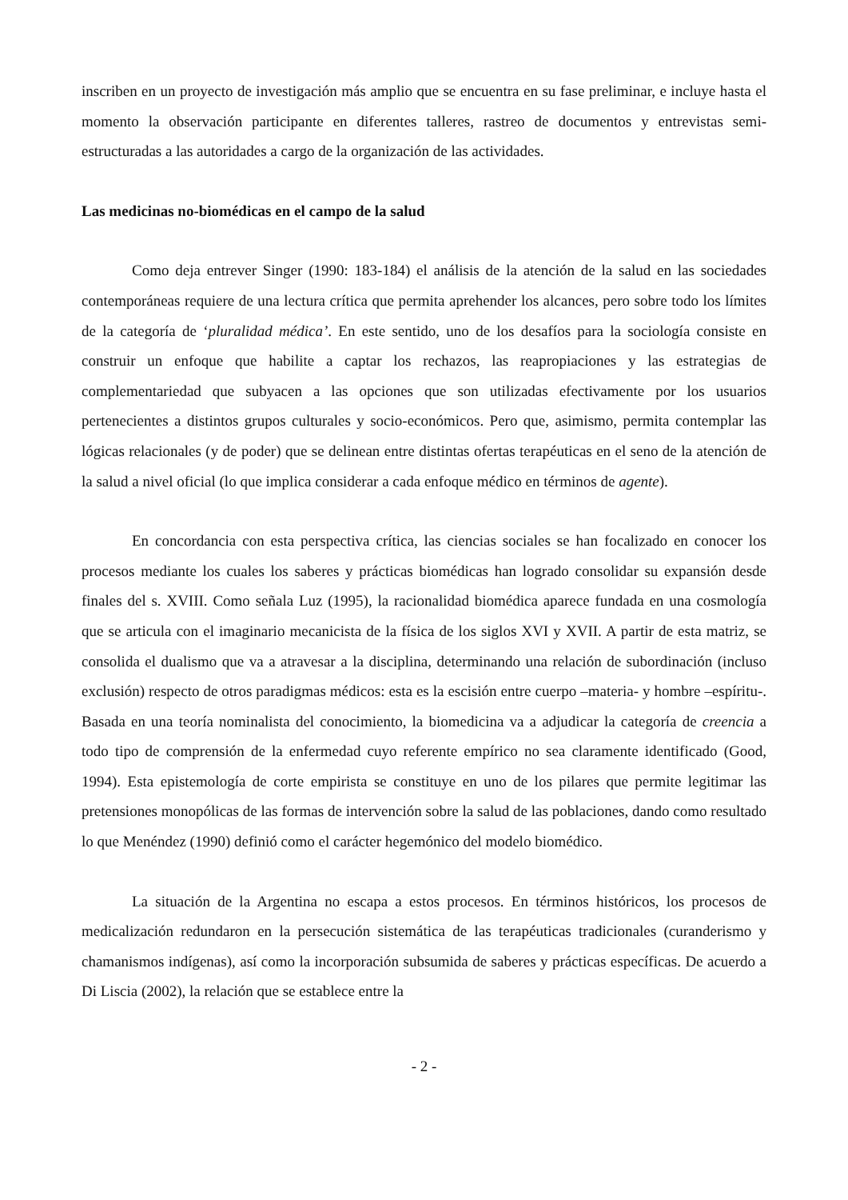inscriben en un proyecto de investigación más amplio que se encuentra en su fase preliminar, e incluye hasta el momento la observación participante en diferentes talleres, rastreo de documentos y entrevistas semi-estructuradas a las autoridades a cargo de la organización de las actividades.
Las medicinas no-biomédicas en el campo de la salud
Como deja entrever Singer (1990: 183-184) el análisis de la atención de la salud en las sociedades contemporáneas requiere de una lectura crítica que permita aprehender los alcances, pero sobre todo los límites de la categoría de ‘pluralidad médica’. En este sentido, uno de los desafíos para la sociología consiste en construir un enfoque que habilite a captar los rechazos, las reapropiaciones y las estrategias de complementariedad que subyacen a las opciones que son utilizadas efectivamente por los usuarios pertenecientes a distintos grupos culturales y socio-económicos. Pero que, asimismo, permita contemplar las lógicas relacionales (y de poder) que se delinean entre distintas ofertas terapéuticas en el seno de la atención de la salud a nivel oficial (lo que implica considerar a cada enfoque médico en términos de agente).
En concordancia con esta perspectiva crítica, las ciencias sociales se han focalizado en conocer los procesos mediante los cuales los saberes y prácticas biomédicas han logrado consolidar su expansión desde finales del s. XVIII. Como señala Luz (1995), la racionalidad biomédica aparece fundada en una cosmología que se articula con el imaginario mecanicista de la física de los siglos XVI y XVII. A partir de esta matriz, se consolida el dualismo que va a atravesar a la disciplina, determinando una relación de subordinación (incluso exclusión) respecto de otros paradigmas médicos: esta es la escisión entre cuerpo –materia- y hombre –espíritu-. Basada en una teoría nominalista del conocimiento, la biomedicina va a adjudicar la categoría de creencia a todo tipo de comprensión de la enfermedad cuyo referente empírico no sea claramente identificado (Good, 1994). Esta epistemología de corte empirista se constituye en uno de los pilares que permite legitimar las pretensiones monopólicas de las formas de intervención sobre la salud de las poblaciones, dando como resultado lo que Menéndez (1990) definió como el carácter hegemónico del modelo biomédico.
La situación de la Argentina no escapa a estos procesos. En términos históricos, los procesos de medicalización redundaron en la persecución sistemática de las terapéuticas tradicionales (curanderismo y chamanismos indígenas), así como la incorporación subsumida de saberes y prácticas específicas. De acuerdo a Di Liscia (2002), la relación que se establece entre la
- 2 -